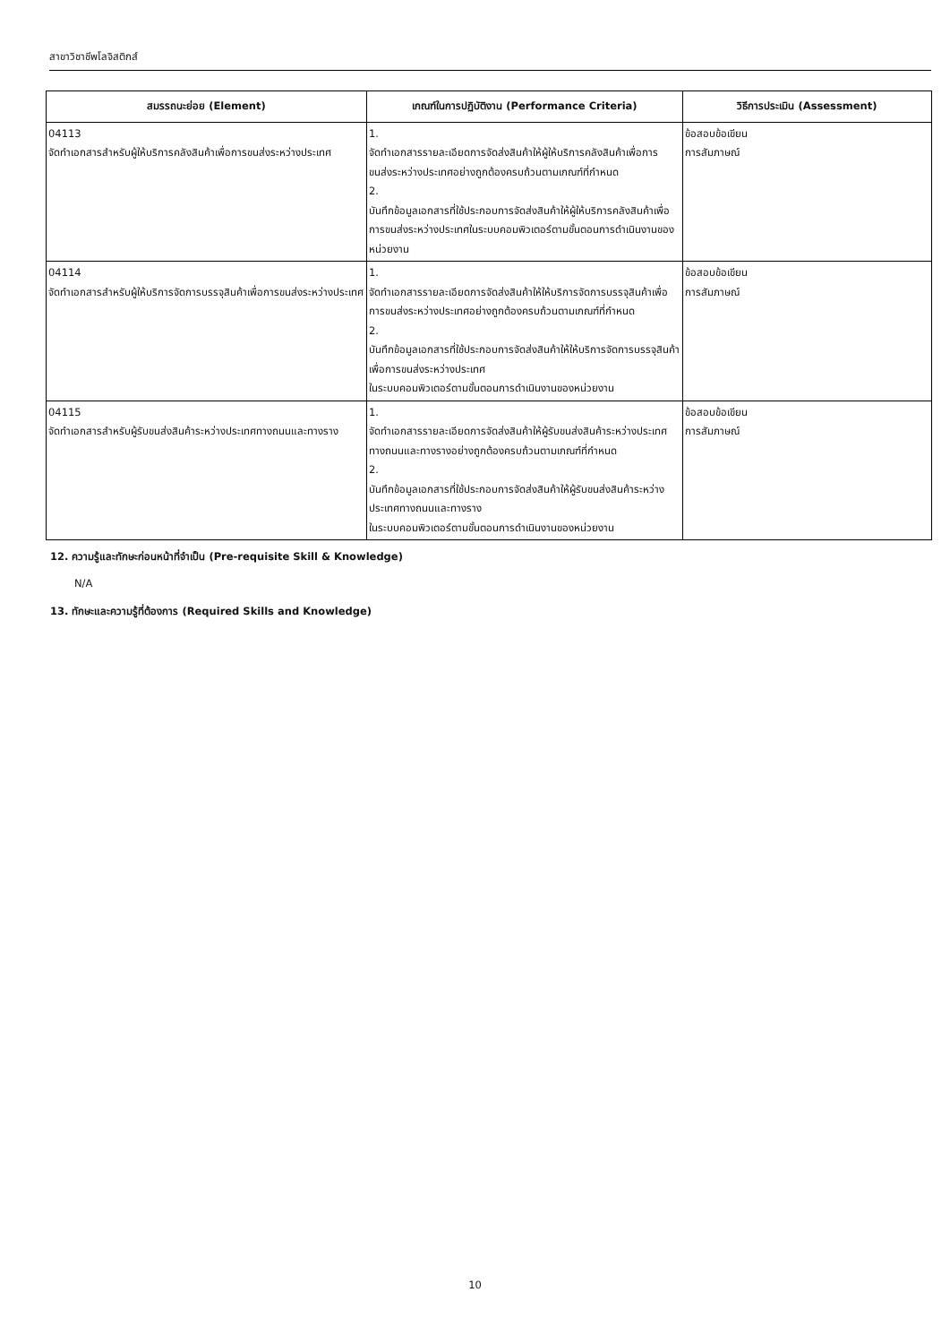สาขาวิชาชีพโลจิสติกส์
| สมรรถนะย่อย (Element) | เกณฑ์ในการปฏิบัติงาน (Performance Criteria) | วิธีการประเมิน (Assessment) |
| --- | --- | --- |
| 04113 จัดทำเอกสารสำหรับผู้ให้บริการคลังสินค้าเพื่อการขนส่งระหว่างประเทศ | 1. จัดทำเอกสารรายละเอียดการจัดส่งสินค้าให้ผู้ให้บริการคลังสินค้าเพื่อการขนส่งระหว่างประเทศอย่างถูกต้องครบถ้วนตามเกณฑ์ที่กำหนด 2. บันทึกข้อมูลเอกสารที่ใช้ประกอบการจัดส่งสินค้าให้ผู้ให้บริการคลังสินค้าเพื่อการขนส่งระหว่างประเทศในระบบคอมพิวเตอร์ตามขั้นตอนการดำเนินงานของหน่วยงาน | ข้อสอบข้อเขียน การสัมภาษณ์ |
| 04114 จัดทำเอกสารสำหรับผู้ให้บริการจัดการบรรจุสินค้าเพื่อการขนส่งระหว่างประเทศ | 1. จัดทำเอกสารรายละเอียดการจัดส่งสินค้าให้ให้บริการจัดการบรรจุสินค้าเพื่อการขนส่งระหว่างประเทศอย่างถูกต้องครบถ้วนตามเกณฑ์ที่กำหนด 2. บันทึกข้อมูลเอกสารที่ใช้ประกอบการจัดส่งสินค้าให้ให้บริการจัดการบรรจุสินค้าเพื่อการขนส่งระหว่างประเทศ ในระบบคอมพิวเตอร์ตามขั้นตอนการดำเนินงานของหน่วยงาน | ข้อสอบข้อเขียน การสัมภาษณ์ |
| 04115 จัดทำเอกสารสำหรับผู้รับขนส่งสินค้าระหว่างประเทศทางถนนและทางราง | 1. จัดทำเอกสารรายละเอียดการจัดส่งสินค้าให้ผู้รับขนส่งสินค้าระหว่างประเทศทางถนนและทางรางอย่างถูกต้องครบถ้วนตามเกณฑ์ที่กำหนด 2. บันทึกข้อมูลเอกสารที่ใช้ประกอบการจัดส่งสินค้าให้ผู้รับขนส่งสินค้าระหว่างประเทศทางถนนและทางราง ในระบบคอมพิวเตอร์ตามขั้นตอนการดำเนินงานของหน่วยงาน | ข้อสอบข้อเขียน การสัมภาษณ์ |
12. ความรู้และทักษะก่อนหน้าที่จำเป็น (Pre-requisite Skill & Knowledge)
N/A
13. ทักษะและความรู้ที่ต้องการ (Required Skills and Knowledge)
10